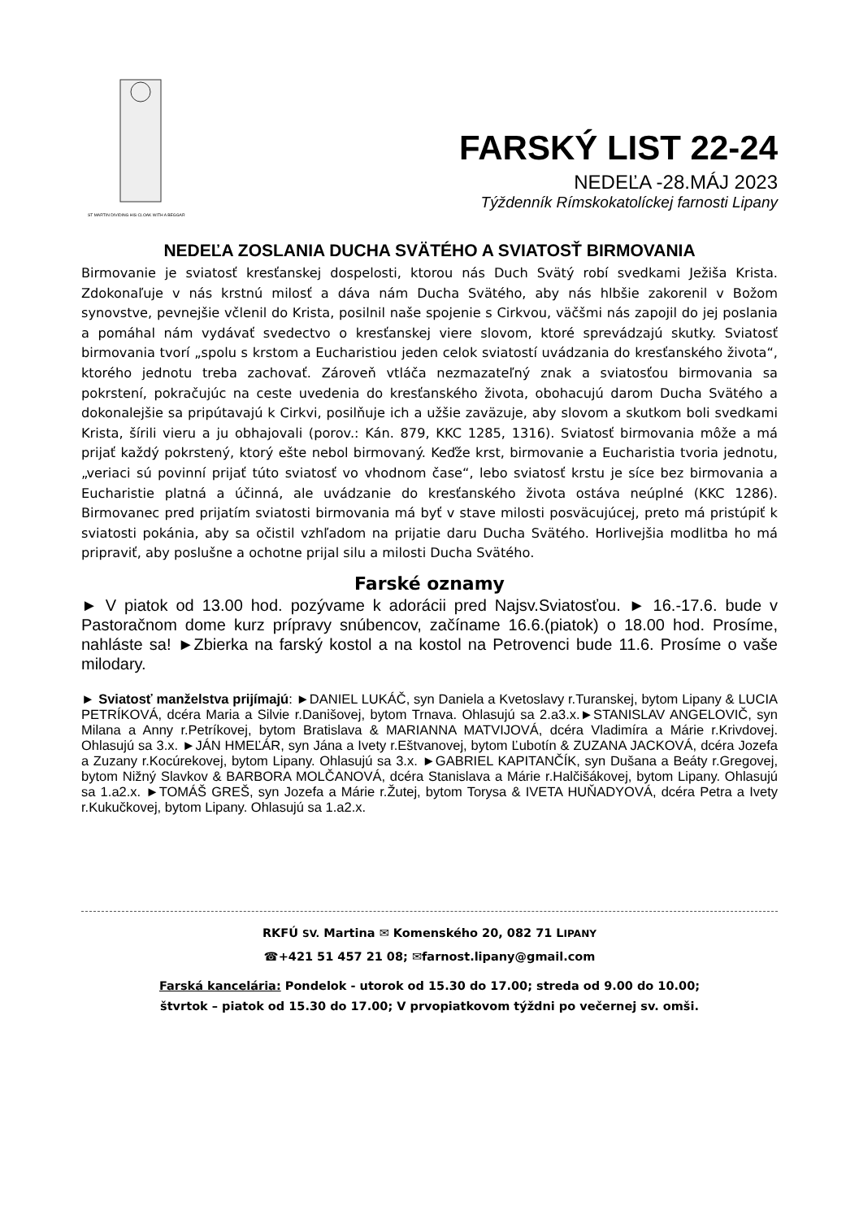ST MARTIN DIVIDING HIS CLOAK WITH A BEGGAR
FARSKÝ LIST 22-24
NEDEĽA -28.MÁJ 2023
Týždenník Rímskokatolíckej farnosti Lipany
NEDEĽA ZOSLANIA DUCHA SVÄTÉHO A SVIATOSŤ BIRMOVANIA
Birmovanie je sviatosť kresťanskej dospelosti, ktorou nás Duch Svätý robí svedkami Ježiša Krista. Zdokonaľuje v nás krstnú milosť a dáva nám Ducha Svätého, aby nás hlbšie zakorenil v Božom synovstve, pevnejšie včlenil do Krista, posilnil naše spojenie s Cirkvou, väčšmi nás zapojil do jej poslania a pomáhal nám vydávať svedectvo o kresťanskej viere slovom, ktoré sprevádzajú skutky. Sviatosť birmovania tvorí „spolu s krstom a Eucharistiou jeden celok sviatostí uvádzania do kresťanského života“, ktorého jednotu treba zachovať. Zároveň vtláča nezmazateľný znak a sviatosťou birmovania sa pokrstení, pokračujúc na ceste uvedenia do kresťanského života, obohacujú darom Ducha Svätého a dokonalejšie sa pripútavajú k Cirkvi, posilňuje ich a užšie zaväzuje, aby slovom a skutkom boli svedkami Krista, šírili vieru a ju obhajovali (porov.: Kán. 879, KKC 1285, 1316). Sviatosť birmovania môže a má prijať každý pokrstený, ktorý ešte nebol birmovaný. Keďže krst, birmovanie a Eucharistia tvoria jednotu, „veriaci sú povinní prijať túto sviatosť vo vhodnom čase“, lebo sviatosť krstu je síce bez birmovania a Eucharistie platná a účinná, ale uvádzanie do kresťanského života ostáva neúplné (KKC 1286). Birmovanec pred prijatím sviatosti birmovania má byť v stave milosti posväcujúcej, preto má pristúpiť k sviatosti pokánia, aby sa očistil vzhľadom na prijatie daru Ducha Svätého. Horlivejšia modlitba ho má pripraviť, aby poslušne a ochotne prijal silu a milosti Ducha Svätého.
Farské oznamy
► V piatok od 13.00 hod. pozývame k adorácii pred Najsv.Sviatosťou. ► 16.-17.6. bude v Pastoračnom dome kurz prípravy snúbencov, začíname 16.6.(piatok) o 18.00 hod. Prosíme, nahláste sa! ►Zbierka na farský kostol a na kostol na Petrovenci bude 11.6. Prosíme o vaše milodary.
► Sviatosť manželstva prijímajú: ►DANIEL LUKÁČ, syn Daniela a Kvetoslavy r.Turanskej, bytom Lipany & LUCIA PETRÍKOVÁ, dcéra Maria a Silvie r.Danišovej, bytom Trnava. Ohlasujú sa 2.a3.x.►STANISLAV ANGELOVIČ, syn Milana a Anny r.Petríkovej, bytom Bratislava & MARIANNA MATVIJOVÁ, dcéra Vladimíra a Márie r.Krivdovej. Ohlasujú sa 3.x. ►JÁN HMEĽÁR, syn Jána a Ivety r.Eštvanovej, bytom Ľubotín & ZUZANA JACKOVÁ, dcéra Jozefa a Zuzany r.Kocúrekovej, bytom Lipany. Ohlasujú sa 3.x. ►GABRIEL KAPITANČÍK, syn Dušana a Beáty r.Gregovej, bytom Nižný Slavkov & BARBORA MOLČANOVÁ, dcéra Stanislava a Márie r.Halčišákovej, bytom Lipany. Ohlasujú sa 1.a2.x. ►TOMÁŠ GREŠ, syn Jozefa a Márie r.Žutej, bytom Torysa & IVETA HUŇADYOVÁ, dcéra Petra a Ivety r.Kukučkovej, bytom Lipany. Ohlasujú sa 1.a2.x.
RKFÚ SV. Martina ✉ Komenského 20, 082 71 LIPANY
☎+421 51 457 21 08; ✉farnost.lipany@gmail.com
Farská kancelária: Pondelok - utorok od 15.30 do 17.00; streda od 9.00 do 10.00;
štvrtok – piatok od 15.30 do 17.00; V prvopiatkovom týždni po večernej sv. omši.